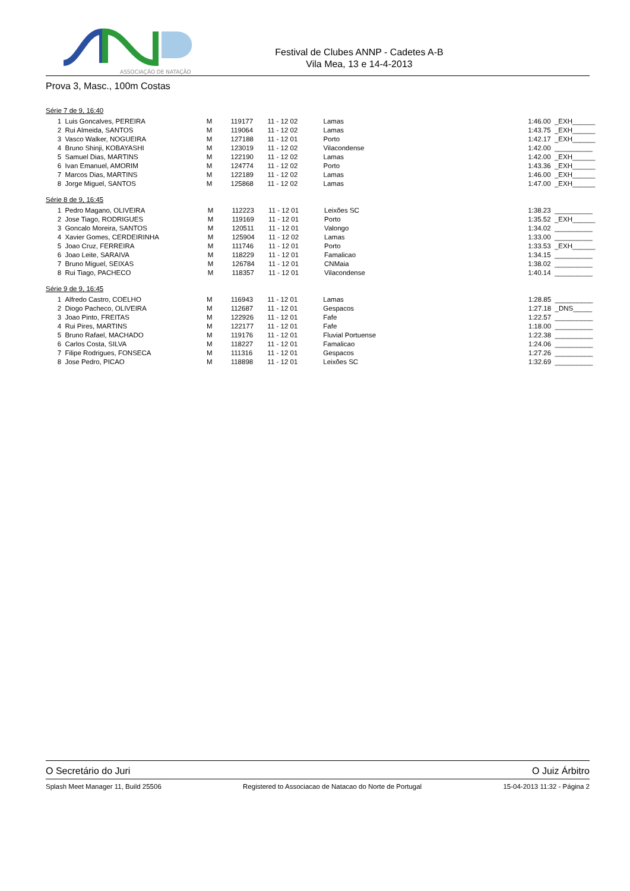ASSOCIAÇÃO DE NATAÇÃO
Festival de Clubes ANNP - Cadetes A-B
Vila Mea, 13 e 14-4-2013
Prova 3, Masc., 100m Costas
Série 7 de 9, 16:40
| 1 | Luis Goncalves, PEREIRA | M | 119177 | 11 - 12 02 | Lamas | 1:46.00 | _EXH______ |
| 2 | Rui Almeida, SANTOS | M | 119064 | 11 - 12 02 | Lamas | 1:43.75 | _EXH______ |
| 3 | Vasco Walker, NOGUEIRA | M | 127188 | 11 - 12 01 | Porto | 1:42.17 | _EXH______ |
| 4 | Bruno Shinji, KOBAYASHI | M | 123019 | 11 - 12 02 | Vilacondense | 1:42.00 | __________ |
| 5 | Samuel Dias, MARTINS | M | 122190 | 11 - 12 02 | Lamas | 1:42.00 | _EXH______ |
| 6 | Ivan Emanuel, AMORIM | M | 124774 | 11 - 12 02 | Porto | 1:43.36 | _EXH______ |
| 7 | Marcos Dias, MARTINS | M | 122189 | 11 - 12 02 | Lamas | 1:46.00 | _EXH______ |
| 8 | Jorge Miguel, SANTOS | M | 125868 | 11 - 12 02 | Lamas | 1:47.00 | _EXH______ |
Série 8 de 9, 16:45
| 1 | Pedro Magano, OLIVEIRA | M | 112223 | 11 - 12 01 | Leixões SC | 1:38.23 | __________ |
| 2 | Jose Tiago, RODRIGUES | M | 119169 | 11 - 12 01 | Porto | 1:35.52 | _EXH______ |
| 3 | Goncalo Moreira, SANTOS | M | 120511 | 11 - 12 01 | Valongo | 1:34.02 | __________ |
| 4 | Xavier Gomes, CERDEIRINHA | M | 125904 | 11 - 12 02 | Lamas | 1:33.00 | __________ |
| 5 | Joao Cruz, FERREIRA | M | 111746 | 11 - 12 01 | Porto | 1:33.53 | _EXH______ |
| 6 | Joao Leite, SARAIVA | M | 118229 | 11 - 12 01 | Famalicao | 1:34.15 | __________ |
| 7 | Bruno Miguel, SEIXAS | M | 126784 | 11 - 12 01 | CNMaia | 1:38.02 | __________ |
| 8 | Rui Tiago, PACHECO | M | 118357 | 11 - 12 01 | Vilacondense | 1:40.14 | __________ |
Série 9 de 9, 16:45
| 1 | Alfredo Castro, COELHO | M | 116943 | 11 - 12 01 | Lamas | 1:28.85 | __________ |
| 2 | Diogo Pacheco, OLIVEIRA | M | 112687 | 11 - 12 01 | Gespacos | 1:27.18 | _DNS_____ |
| 3 | Joao Pinto, FREITAS | M | 122926 | 11 - 12 01 | Fafe | 1:22.57 | __________ |
| 4 | Rui Pires, MARTINS | M | 122177 | 11 - 12 01 | Fafe | 1:18.00 | __________ |
| 5 | Bruno Rafael, MACHADO | M | 119176 | 11 - 12 01 | Fluvial Portuense | 1:22.38 | __________ |
| 6 | Carlos Costa, SILVA | M | 118227 | 11 - 12 01 | Famalicao | 1:24.06 | __________ |
| 7 | Filipe Rodrigues, FONSECA | M | 111316 | 11 - 12 01 | Gespacos | 1:27.26 | __________ |
| 8 | Jose Pedro, PICAO | M | 118898 | 11 - 12 01 | Leixões SC | 1:32.69 | __________ |
O Secretário do Juri O Juiz Árbitro
Splash Meet Manager 11, Build 25506 Registered to Associacao de Natacao do Norte de Portugal 15-04-2013 11:32 - Página 2